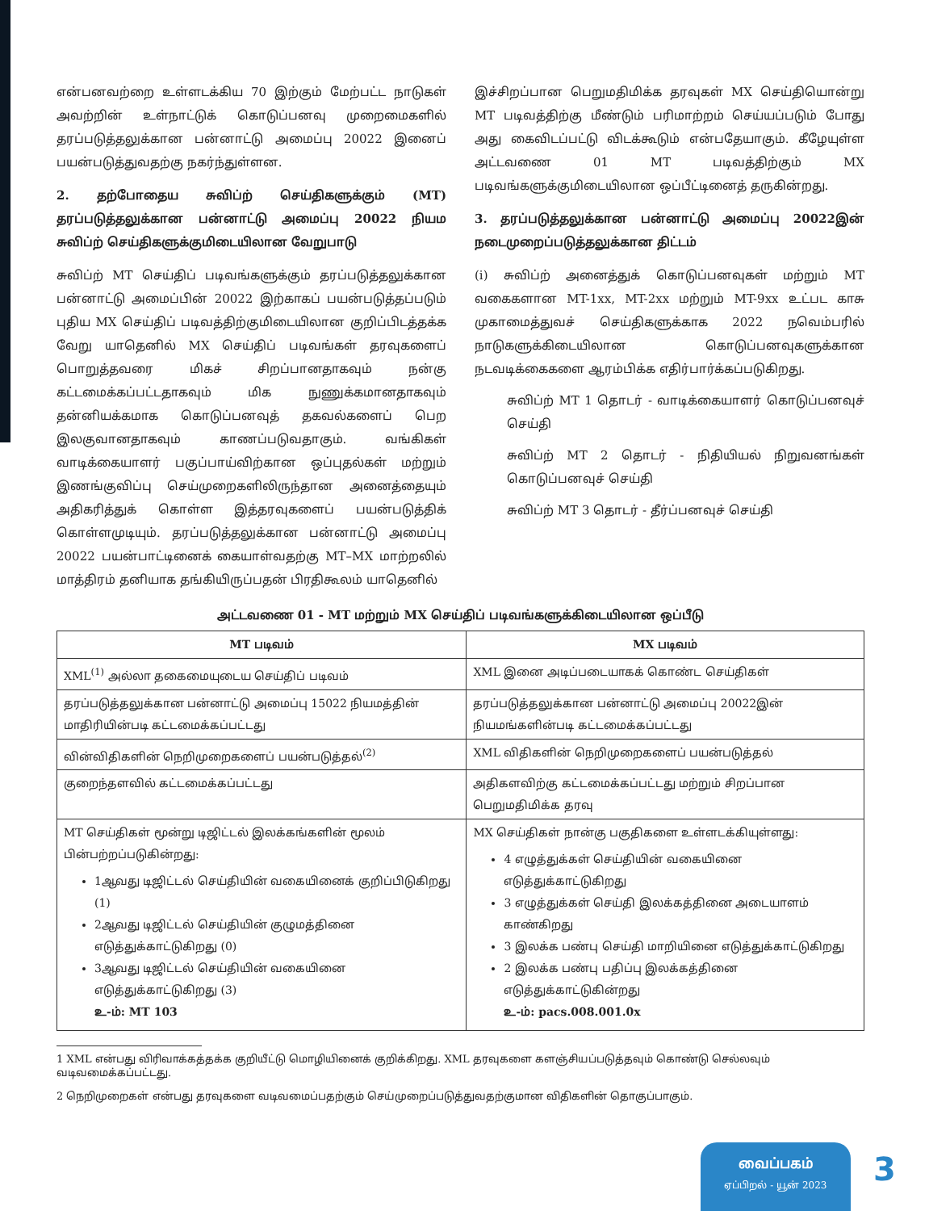என்பனவற்றை உள்ளடக்கிய 70 இற்கும் மேற்பட்ட நாடுகள் அவற்றின் உள்நாட்டுக் கொடுப்பனவு முறைமைகளில் தரப்படுத்தலுக்கான பன்னாட்டு அமைப்பு 20022 இனைப் பயன்படுத்துவதற்கு நகர்ந்துள்ளன.
2. தற்போதைய சுவிப்ற் செய்திகளுக்கும் (MT) தரப்படுத்தலுக்கான பன்னாட்டு அமைப்பு 20022 நியம சுவிப்ற் செய்திகளுக்குமிடையிலான வேறுபாடு
சுவிப்ற் MT செய்திப் படிவங்களுக்கும் தரப்படுத்தலுக்கான பன்னாட்டு அமைப்பின் 20022 இற்காகப் பயன்படுத்தப்படும் புதிய MX செய்திப் படிவத்திற்குமிடையிலான குறிப்பிடத்தக்க வேறு யாதெனில் MX செய்திப் படிவங்கள் தரவுகளைப் பொறுத்தவரை மிகச் சிறப்பானதாகவும் நன்கு கட்டமைக்கப்பட்டதாகவும் மிக நுணுக்கமானதாகவும் தன்னியக்கமாக கொடுப்பனவுத் தகவல்களைப் பெற இலகுவானதாகவும் காணப்படுவதாகும். வங்கிகள் வாடிக்கையாளர் பகுப்பாய்விற்கான ஒப்புதல்கள் மற்றும் இணங்குவிப்பு செய்முறைகளிலிருந்தான அனைத்தையும் அதிகரித்துக் கொள்ள இத்தரவுகளைப் பயன்படுத்திக் கொள்ளமுடியும். தரப்படுத்தலுக்கான பன்னாட்டு அமைப்பு 20022 பயன்பாட்டினைக் கையாள்வதற்கு MT–MX மாற்றலில் மாத்திரம் தனியாக தங்கியிருப்பதன் பிரதிகூலம் யாதெனில்
இச்சிறப்பான பெறுமதிமிக்க தரவுகள் MX செய்தியொன்று MT படிவத்திற்கு மீண்டும் பரிமாற்றம் செய்யப்படும் போது அது கைவிடப்பட்டு விடக்கூடும் என்பதேயாகும். கீழேயுள்ள அட்டவணை 01 MT படிவத்திற்கும் MX படிவங்களுக்குமிடையிலான ஒப்பீட்டினைத் தருகின்றது.
3. தரப்படுத்தலுக்கான பன்னாட்டு அமைப்பு 20022இன் நடைமுறைப்படுத்தலுக்கான திட்டம்
(i) சுவிப்ற் அனைத்துக் கொடுப்பனவுகள் மற்றும் MT வகைகளான MT-1xx, MT-2xx மற்றும் MT-9xx உட்பட காசு முகாமைத்துவச் செய்திகளுக்காக 2022 நவெம்பரில் நாடுகளுக்கிடையிலான கொடுப்பனவுகளுக்கான நடவடிக்கைகளை ஆரம்பிக்க எதிர்பார்க்கப்படுகிறது.
சுவிப்ற் MT 1 தொடர் - வாடிக்கையாளர் கொடுப்பனவுச் செய்தி
சுவிப்ற் MT 2 தொடர் - நிதியியல் நிறுவனங்கள் கொடுப்பனவுச் செய்தி
சுவிப்ற் MT 3 தொடர் - தீர்ப்பனவுச் செய்தி
அட்டவணை 01 - MT மற்றும் MX செய்திப் படிவங்களுக்கிடையிலான ஒப்பீடு
| MT படிவம் | MX படிவம் |
| --- | --- |
| XML<sup>(1)</sup> அல்லா தகைமையுடைய செய்திப் படிவம் | XML இனை அடிப்படையாகக் கொண்ட செய்திகள் |
| தரப்படுத்தலுக்கான பன்னாட்டு அமைப்பு 15022 நியமத்தின் மாதிரியின்படி கட்டமைக்கப்பட்டது | தரப்படுத்தலுக்கான பன்னாட்டு அமைப்பு 20022இன் நியமங்களின்படி கட்டமைக்கப்பட்டது |
| வின்விதிகளின் நெறிமுறைகளைப் பயன்படுத்தல்<sup>(2)</sup> | XML விதிகளின் நெறிமுறைகளைப் பயன்படுத்தல் |
| குறைந்தளவில் கட்டமைக்கப்பட்டது | அதிகளவிற்கு கட்டமைக்கப்பட்டது மற்றும் சிறப்பான பெறுமதிமிக்க தரவு |
| MT செய்திகள் மூன்று டிஜிட்டல் இலக்கங்களின் மூலம் பின்பற்றப்படுகின்றது: 1ஆவது டிஜிட்டல் செய்தியின் வகையினைக் குறிப்பிடுகிறது (1) 2ஆவது டிஜிட்டல் செய்தியின் குழுமத்தினை எடுத்துக்காட்டுகிறது (0) 3ஆவது டிஜிட்டல் செய்தியின் வகையினை எடுத்துக்காட்டுகிறது (3) உ-ம்: MT 103 | MX செய்திகள் நான்கு பகுதிகளை உள்ளடக்கியுள்ளது: 4 எழுத்துக்கள் செய்தியின் வகையினை எடுத்துக்காட்டுகிறது 3 எழுத்துக்கள் செய்தி இலக்கத்தினை அடையாளம் காண்கிறது 3 இலக்க பண்பு செய்தி மாறியினை எடுத்துக்காட்டுகிறது 2 இலக்க பண்பு பதிப்பு இலக்கத்தினை எடுத்துக்காட்டுகின்றது உ-ம்: pacs.008.001.0x |
1 XML என்பது விரிவாக்கத்தக்க குறியீட்டு மொழியினைக் குறிக்கிறது. XML தரவுகளை களஞ்சியப்படுத்தவும் கொண்டு செல்லவும் வடிவமைக்கப்பட்டது.
2 நெறிமுறைகள் என்பது தரவுகளை வடிவமைப்பதற்கும் செய்முறைப்படுத்துவதற்குமான விதிகளின் தொகுப்பாகும்.
வைப்பகம்
ஏப்பிறல் - யூன் 2023
3